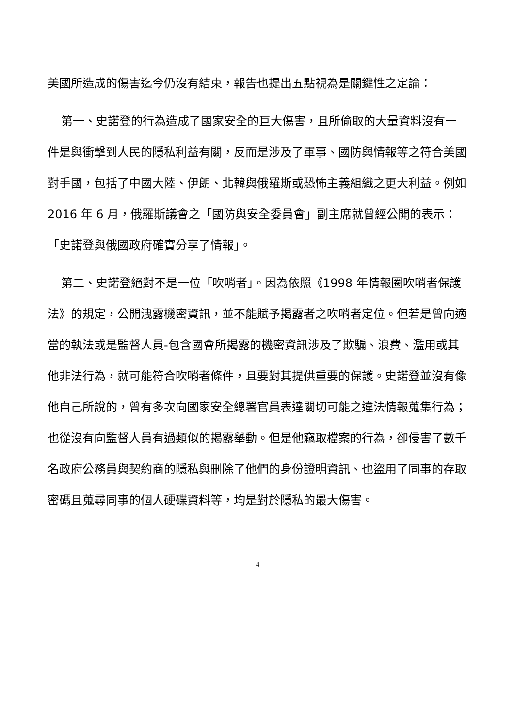美國所造成的傷害迄今仍沒有結束，報告也提出五點視為是關鍵性之定論：
第一、史諾登的行為造成了國家安全的巨大傷害，且所偷取的大量資料沒有一件是與衝擊到人民的隱私利益有關，反而是涉及了軍事、國防與情報等之符合美國對手國，包括了中國大陸、伊朗、北韓與俄羅斯或恐怖主義組織之更大利益。例如 2016 年 6 月，俄羅斯議會之「國防與安全委員會」副主席就曾經公開的表示：「史諾登與俄國政府確實分享了情報」。
第二、史諾登絕對不是一位「吹哨者」。因為依照《1998 年情報圈吹哨者保護法》的規定，公開洩露機密資訊，並不能賦予揭露者之吹哨者定位。但若是曾向適當的執法或是監督人員-包含國會所揭露的機密資訊涉及了欺騙、浪費、濫用或其他非法行為，就可能符合吹哨者條件，且要對其提供重要的保護。史諾登並沒有像他自己所說的，曾有多次向國家安全總署官員表達關切可能之違法情報蒐集行為；也從沒有向監督人員有過類似的揭露舉動。但是他竊取檔案的行為，卻侵害了數千名政府公務員與契約商的隱私與刪除了他們的身份證明資訊、也盜用了同事的存取密碼且蒐尋同事的個人硬碟資料等，均是對於隱私的最大傷害。
4